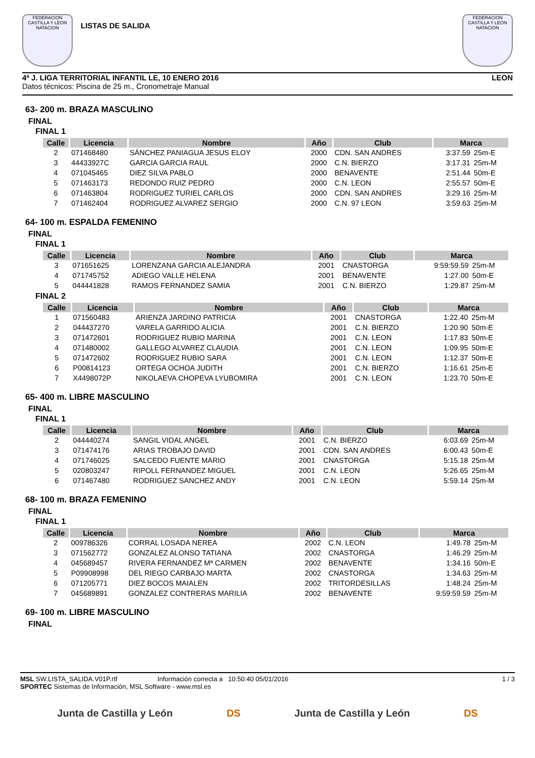FEDERACION CASTILLA Y LEON NATACION
LISTAS DE SALIDA
FEDERACION CASTILLA Y LEON NATACION
4ª J. LIGA TERRITORIAL INFANTIL LE, 10 ENERO 2016 LEON
Datos técnicos: Piscina de 25 m., Cronometraje Manual
63- 200 m. BRAZA MASCULINO
FINAL
FINAL 1
| Calle | Licencia | Nombre | Año | Club | Marca | |
| --- | --- | --- | --- | --- | --- | --- |
| 2 | 071468480 | SÁNCHEZ PANIAGUA JESUS ELOY | 2000 | CDN. SAN ANDRES | 3:37.59 | 25m-E |
| 3 | 44433927C | GARCIA GARCIA RAUL | 2000 | C.N. BIERZO | 3:17.31 | 25m-M |
| 4 | 071045465 | DIEZ SILVA PABLO | 2000 | BENAVENTE | 2:51.44 | 50m-E |
| 5 | 071463173 | REDONDO RUIZ PEDRO | 2000 | C.N. LEON | 2:55.57 | 50m-E |
| 6 | 071463804 | RODRIGUEZ TURIEL CARLOS | 2000 | CDN. SAN ANDRES | 3:29.16 | 25m-M |
| 7 | 071462404 | RODRIGUEZ ALVAREZ SERGIO | 2000 | C.N. 97 LEON | 3:59.63 | 25m-M |
64- 100 m. ESPALDA FEMENINO
FINAL
FINAL 1
| Calle | Licencia | Nombre | Año | Club | Marca | |
| --- | --- | --- | --- | --- | --- | --- |
| 3 | 071651625 | LORENZANA GARCIA ALEJANDRA | 2001 | CNASTORGA | 9:59:59.59 | 25m-M |
| 4 | 071745752 | ADIEGO VALLE HELENA | 2001 | BENAVENTE | 1:27.00 | 50m-E |
| 5 | 044441828 | RAMOS FERNANDEZ SAMIA | 2001 | C.N. BIERZO | 1:29.87 | 25m-M |
FINAL 2
| Calle | Licencia | Nombre | Año | Club | Marca | |
| --- | --- | --- | --- | --- | --- | --- |
| 1 | 071560483 | ARIENZA JARDINO PATRICIA | 2001 | CNASTORGA | 1:22.40 | 25m-M |
| 2 | 044437270 | VARELA GARRIDO ALICIA | 2001 | C.N. BIERZO | 1:20.90 | 50m-E |
| 3 | 071472601 | RODRIGUEZ RUBIO MARINA | 2001 | C.N. LEON | 1:17.83 | 50m-E |
| 4 | 071480002 | GALLEGO ALVAREZ CLAUDIA | 2001 | C.N. LEON | 1:09.95 | 50m-E |
| 5 | 071472602 | RODRIGUEZ RUBIO SARA | 2001 | C.N. LEON | 1:12.37 | 50m-E |
| 6 | P00814123 | ORTEGA OCHOA JUDITH | 2001 | C.N. BIERZO | 1:16.61 | 25m-E |
| 7 | X4498072P | NIKOLAEVA CHOPEVA LYUBOMIRA | 2001 | C.N. LEON | 1:23.70 | 50m-E |
65- 400 m. LIBRE MASCULINO
FINAL
FINAL 1
| Calle | Licencia | Nombre | Año | Club | Marca | |
| --- | --- | --- | --- | --- | --- | --- |
| 2 | 044440274 | SANGIL VIDAL ANGEL | 2001 | C.N. BIERZO | 6:03.69 | 25m-M |
| 3 | 071474176 | ARIAS TROBAJO DAVID | 2001 | CDN. SAN ANDRES | 6:00.43 | 50m-E |
| 4 | 071746025 | SALCEDO FUENTE MARIO | 2001 | CNASTORGA | 5:15.18 | 25m-M |
| 5 | 020803247 | RIPOLL FERNANDEZ MIGUEL | 2001 | C.N. LEON | 5:26.65 | 25m-M |
| 6 | 071467480 | RODRIGUEZ SANCHEZ ANDY | 2001 | C.N. LEON | 5:59.14 | 25m-M |
68- 100 m. BRAZA FEMENINO
FINAL
FINAL 1
| Calle | Licencia | Nombre | Año | Club | Marca | |
| --- | --- | --- | --- | --- | --- | --- |
| 2 | 009786326 | CORRAL LOSADA NEREA | 2002 | C.N. LEON | 1:49.78 | 25m-M |
| 3 | 071562772 | GONZALEZ ALONSO TATIANA | 2002 | CNASTORGA | 1:46.29 | 25m-M |
| 4 | 045689457 | RIVERA FERNANDEZ Mª CARMEN | 2002 | BENAVENTE | 1:34.16 | 50m-E |
| 5 | P09908998 | DEL RIEGO CARBAJO MARTA | 2002 | CNASTORGA | 1:34.63 | 25m-M |
| 6 | 071205771 | DIEZ BOCOS MAIALEN | 2002 | TRITORDESILLAS | 1:48.24 | 25m-M |
| 7 | 045689891 | GONZALEZ CONTRERAS MARILIA | 2002 | BENAVENTE | 9:59:59.59 | 25m-M |
69- 100 m. LIBRE MASCULINO
FINAL
MSL SW.LISTA_SALIDA.V01P.rtf Información correcta a 10:50:40 05/01/2016 1 / 3
SPORTEC Sistemas de Información, MSL Software - www.msl.es
Junta de Castilla y León DS Junta de Castilla y León DS